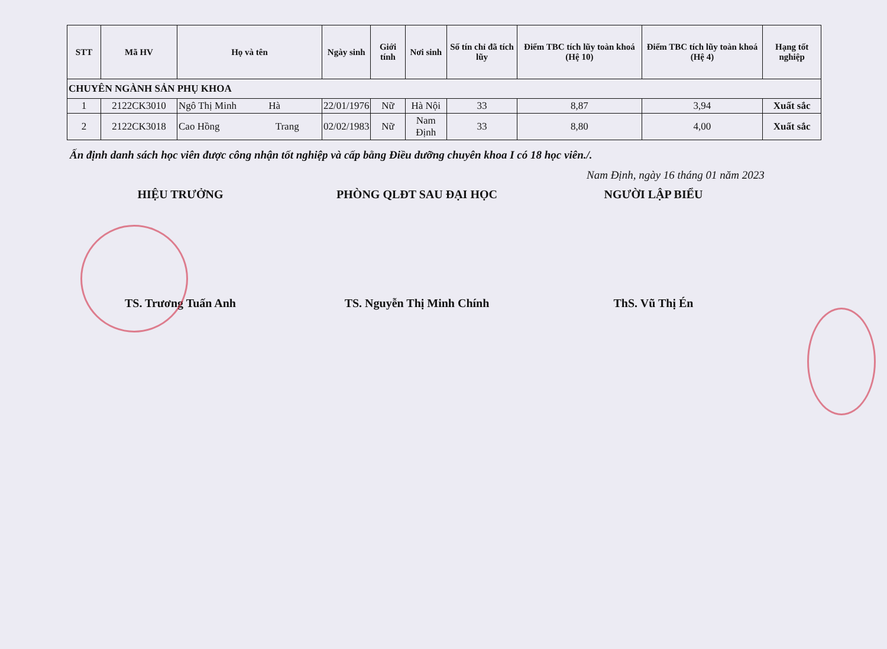| STT | Mã HV | Họ và tên | Ngày sinh | Giới tính | Nơi sinh | Số tín chỉ đã tích lũy | Điểm TBC tích lũy toàn khoá (Hệ 10) | Điểm TBC tích lũy toàn khoá (Hệ 4) | Hạng tốt nghiệp |
| --- | --- | --- | --- | --- | --- | --- | --- | --- | --- |
| CHUYÊN NGÀNH SẢN PHỤ KHOA | | | | | | | | | |
| 1 | 2122CK3010 | Ngô Thị Minh Hà | 22/01/1976 | Nữ | Hà Nội | 33 | 8,87 | 3,94 | Xuất sắc |
| 2 | 2122CK3018 | Cao Hồng Trang | 02/02/1983 | Nữ | Nam Định | 33 | 8,80 | 4,00 | Xuất sắc |
Ấn định danh sách học viên được công nhận tốt nghiệp và cấp bằng Điều dưỡng chuyên khoa I có 18 học viên./.
Nam Định, ngày 16 tháng 01 năm 2023
HIỆU TRƯỞNG
TS. Trương Tuấn Anh
PHÒNG QLĐT SAU ĐẠI HỌC
TS. Nguyễn Thị Minh Chính
NGƯỜI LẬP BIỂU
ThS. Vũ Thị Én